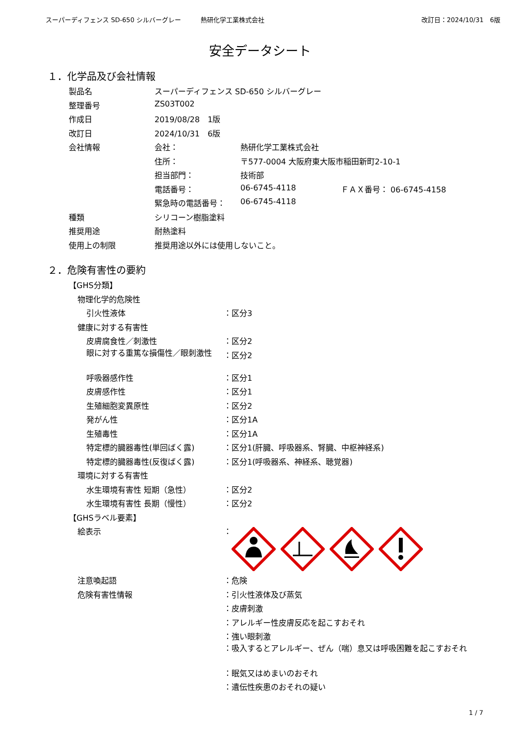スーパーディフェンス SD-650 シルバーグレー 熱研化学工業株式会社 改訂日：2024/10/31　6版
安全データシート
１．化学品及び会社情報
| 製品名 | スーパーディフェンス SD-650 シルバーグレー | | |
| 整理番号 | ZS03T002 | | |
| 作成日 | 2019/08/28 1版 | | |
| 改訂日 | 2024/10/31 6版 | | |
| 会社情報 | 会社： | 熱研化学工業株式会社 | |
| | 住所： | 〒577-0004 大阪府東大阪市稲田新町2-10-1 | |
| | 担当部門： | 技術部 | |
| | 電話番号： | 06-6745-4118 | ＦＡＸ番号： 06-6745-4158 |
| | 緊急時の電話番号： | 06-6745-4118 | |
| 種類 | シリコーン樹脂塗料 | | |
| 推奨用途 | 耐熱塗料 | | |
| 使用上の制限 | 推奨用途以外には使用しないこと。 | | |
２．危険有害性の要約
| 【GHS分類】 | |
| 物理化学的危険性 | |
| 引火性液体 | ：区分3 |
| 健康に対する有害性 | |
| 皮膚腐食性／刺激性 | ：区分2 |
| 眼に対する重篤な損傷性／眼刺激性 | ：区分2 |
| 呼吸器感作性 | ：区分1 |
| 皮膚感作性 | ：区分1 |
| 生殖細胞変異原性 | ：区分2 |
| 発がん性 | ：区分1A |
| 生殖毒性 | ：区分1A |
| 特定標的臓器毒性(単回ばく露) | ：区分1(肝臓、呼吸器系、腎臓、中枢神経系) |
| 特定標的臓器毒性(反復ばく露) | ：区分1(呼吸器系、神経系、聴覚器) |
| 環境に対する有害性 | |
| 水生環境有害性 短期（急性） | ：区分2 |
| 水生環境有害性 長期（慢性） | ：区分2 |
| 【GHSラベル要素】 | |
| 絵表示 | ： |
| 注意喚起語 | ：危険 |
| 危険有害性情報 | ：引火性液体及び蒸気 |
| | ：皮膚刺激 |
| | ：アレルギー性皮膚反応を起こすおそれ |
| | ：強い眼刺激 |
| | ：吸入するとアレルギー、ぜん（喘）息又は呼吸困難を起こすおそれ |
| | ：眠気又はめまいのおそれ |
| | ：遺伝性疾患のおそれの疑い |
1 / 7